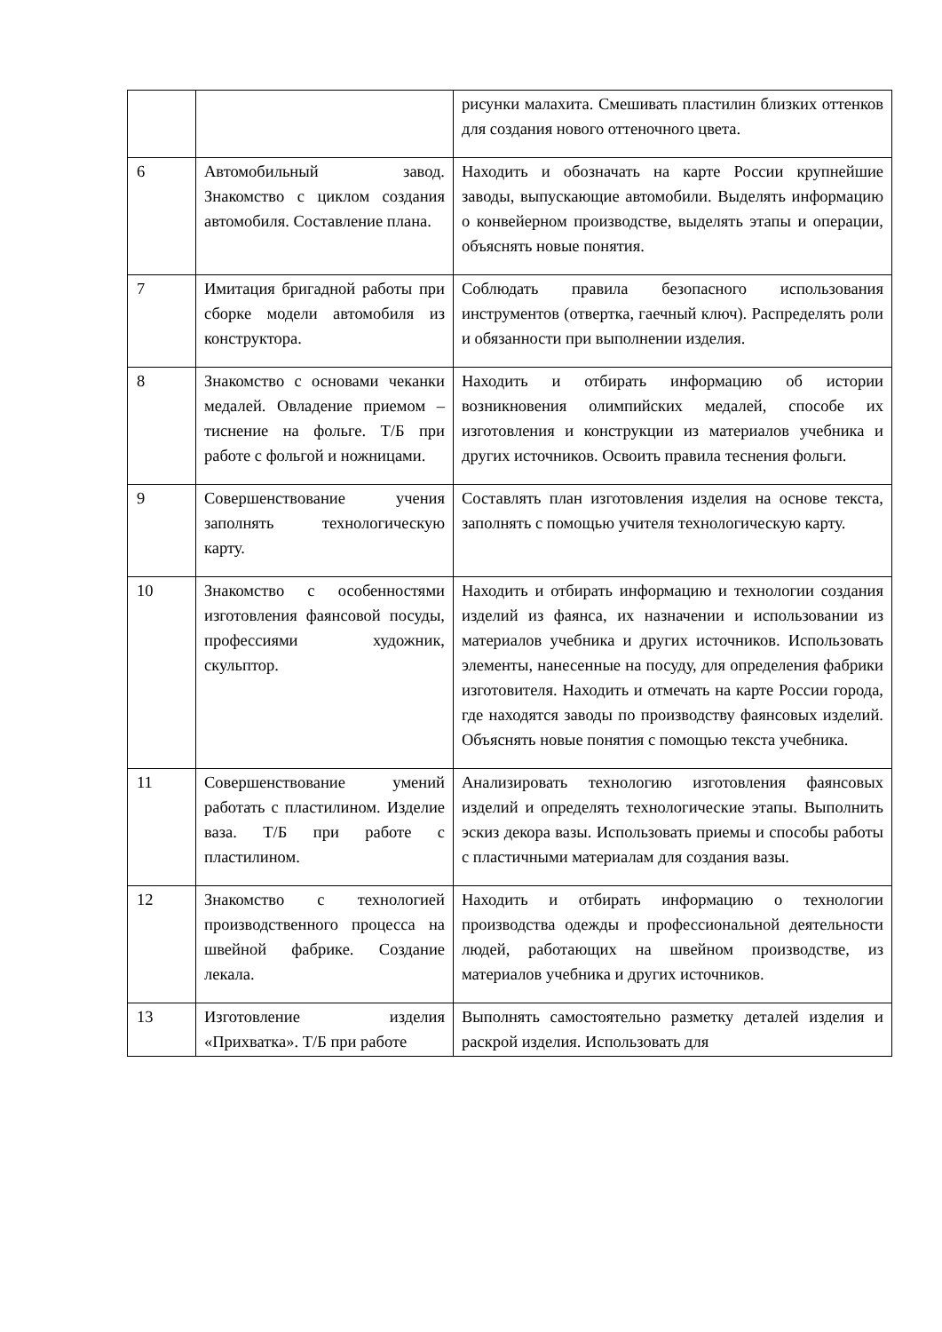| | | рисунки малахита. Смешивать пластилин близких оттенков для создания нового оттеночного цвета. |
| 6 | Автомобильный завод. Знакомство с циклом создания автомобиля. Составление плана. | Находить и обозначать на карте России крупнейшие заводы, выпускающие автомобили. Выделять информацию о конвейерном производстве, выделять этапы и операции, объяснять новые понятия. |
| 7 | Имитация бригадной работы при сборке модели автомобиля из конструктора. | Соблюдать правила безопасного использования инструментов (отвертка, гаечный ключ). Распределять роли и обязанности при выполнении изделия. |
| 8 | Знакомство с основами чеканки медалей. Овладение приемом – тиснение на фольге. Т/Б при работе с фольгой и ножницами. | Находить и отбирать информацию об истории возникновения олимпийских медалей, способе их изготовления и конструкции из материалов учебника и других источников. Освоить правила теснения фольги. |
| 9 | Совершенствование учения заполнять технологическую карту. | Составлять план изготовления изделия на основе текста, заполнять с помощью учителя технологическую карту. |
| 10 | Знакомство с особенностями изготовления фаянсовой посуды, профессиями художник, скульптор. | Находить и отбирать информацию и технологии создания изделий из фаянса, их назначении и использовании из материалов учебника и других источников. Использовать элементы, нанесенные на посуду, для определения фабрики изготовителя. Находить и отмечать на карте России города, где находятся заводы по производству фаянсовых изделий. Объяснять новые понятия с помощью текста учебника. |
| 11 | Совершенствование умений работать с пластилином. Изделие ваза. Т/Б при работе с пластилином. | Анализировать технологию изготовления фаянсовых изделий и определять технологические этапы. Выполнить эскиз декора вазы. Использовать приемы и способы работы с пластичными материалам для создания вазы. |
| 12 | Знакомство с технологией производственного процесса на швейной фабрике. Создание лекала. | Находить и отбирать информацию о технологии производства одежды и профессиональной деятельности людей, работающих на швейном производстве, из материалов учебника и других источников. |
| 13 | Изготовление изделия «Прихватка». Т/Б при работе | Выполнять самостоятельно разметку деталей изделия и раскрой изделия. Использовать для |